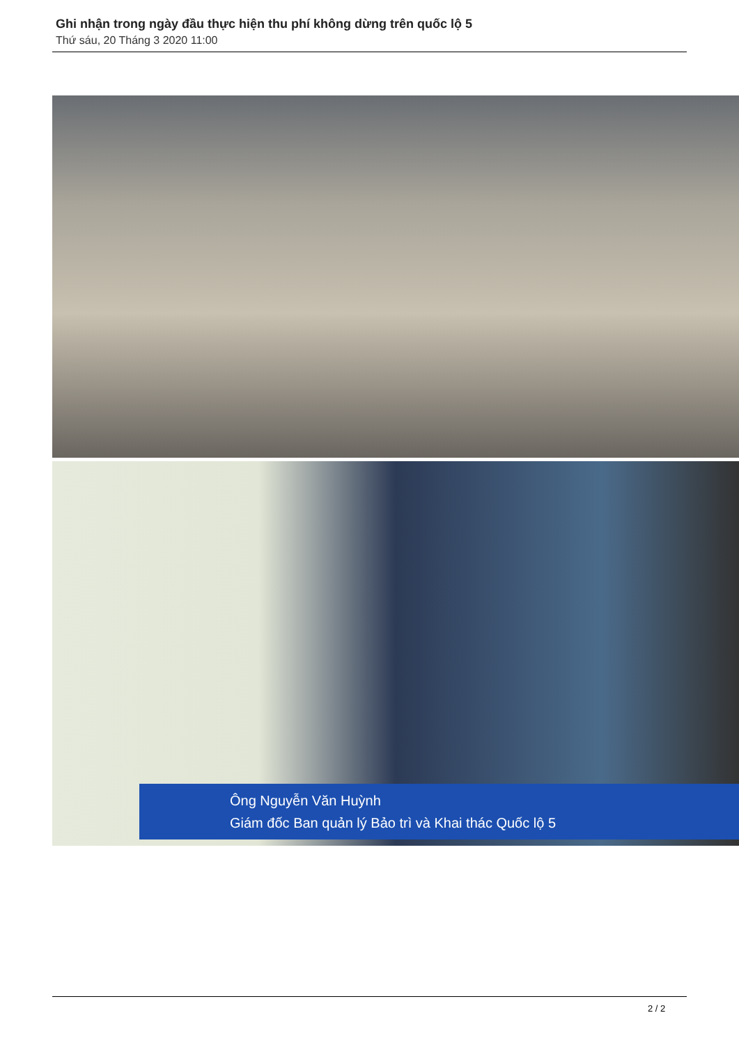Ghi nhận trong ngày đầu thực hiện thu phí không dừng trên quốc lộ 5
Thứ sáu, 20 Tháng 3 2020 11:00
Ông Nguyễn Văn Huỳnh
Giám đốc Ban quản lý Bảo trì và Khai thác Quốc lộ 5
2 / 2